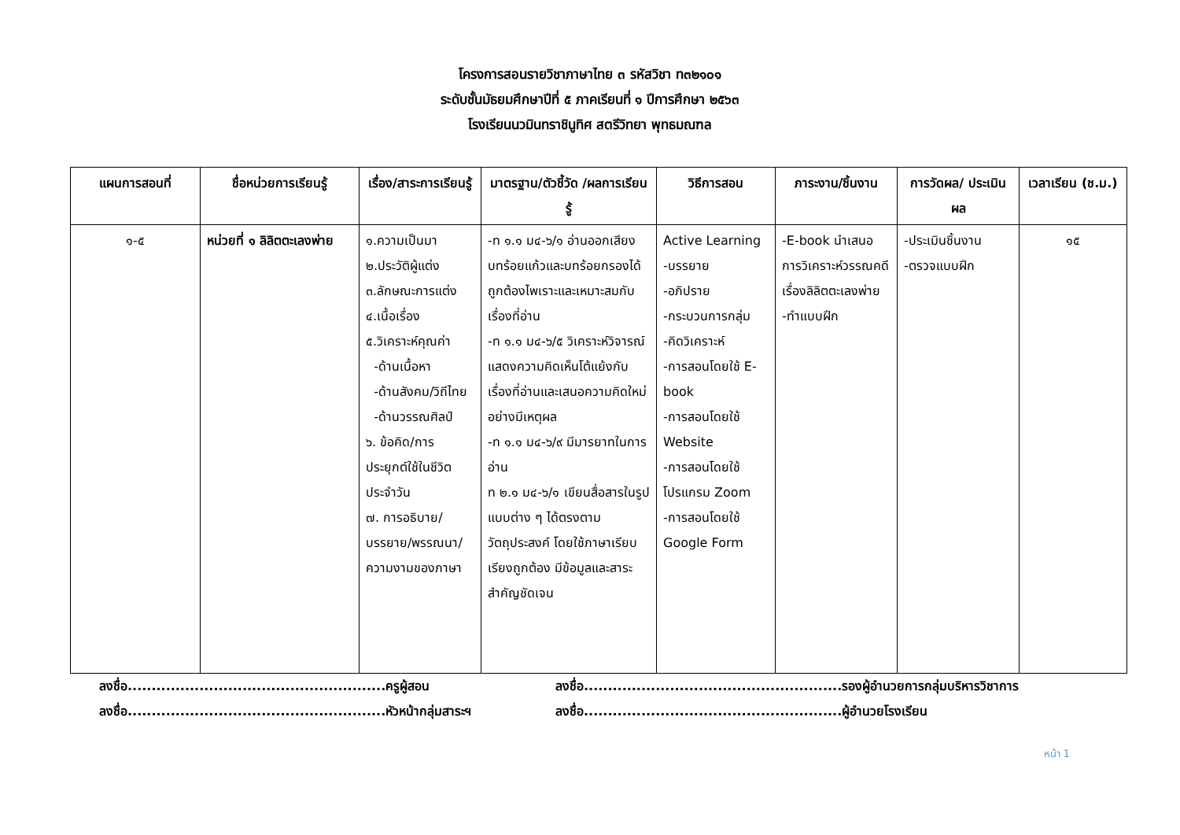โครงการสอนรายวิชาภาษาไทย ๓ รหัสวิชา ท๓๒๑๐๑
ระดับชั้นมัธยมศึกษาปีที่ ๕ ภาคเรียนที่ ๑ ปีการศึกษา ๒๕๖๓
โรงเรียนนวมินทราชินูทิศ สตรีวิทยา พุทธมณฑล
| แผนการสอนที่ | ชื่อหน่วยการเรียนรู้ | เรื่อง/สาระการเรียนรู้ | มาตรฐาน/ตัวชี้วัด /ผลการเรียนรู้ | วิธีการสอน | ภาระงาน/ชิ้นงาน | การวัดผล/ ประเมินผล | เวลาเรียน (ช.ม.) |
| --- | --- | --- | --- | --- | --- | --- | --- |
| ๑-๕ | หน่วยที่ ๑ ลิลิตตะเลงพ่าย | ๑.ความเป็นมา ๒.ประวัติผู้แต่ง ๓.ลักษณะการแต่ง ๔.เนื้อเรื่อง ๕.วิเคราะห์คุณค่า -ด้านเนื้อหา -ด้านสังคม/วิถีไทย -ด้านวรรณศิลป์ ๖. ข้อคิด/การประยุกต์ใช้ในชีวิตประจำวัน ๗. การอธิบาย/บรรยาย/พรรณนา/ความงามของภาษา | -ท ๑.๑ ม๔-๖/๑ อ่านออกเสียงบทร้อยแก้วและบทร้อยกรองได้ถูกต้องไพเราะและเหมาะสมกับเรื่องที่อ่าน -ท ๑.๑ ม๔-๖/๕ วิเคราะห์วิจารณ์ แสดงความคิดเห็นโต้แย้งกับเรื่องที่อ่านและเสนอความคิดใหม่อย่างมีเหตุผล -ท ๑.๑ ม๔-๖/๙ มีมารยาทในการอ่าน ท ๒.๑ ม๔-๖/๑ เขียนสื่อสารในรูปแบบต่าง ๆ ได้ตรงตามวัตถุประสงค์ โดยใช้ภาษาเรียบเรียงถูกต้อง มีข้อมูลและสาระสำคัญชัดเจน | Active Learning -บรรยาย -อภิปราย -กระบวนการกลุ่ม -คิดวิเคราะห์ -การสอนโดยใช้ E-book -การสอนโดยใช้ Website -การสอนโดยใช้โปรแกรม Zoom -การสอนโดยใช้ Google Form | -E-book นำเสนอการวิเคราะห์วรรณคดีเรื่องลิลิตตะเลงพ่าย -ทำแบบฝึก | -ประเมินชิ้นงาน -ตรวจแบบฝึก | ๑๕ |
ลงชื่อ......................................................ครูผู้สอน
ลงชื่อ......................................................รองผู้อำนวยการกลุ่มบริหารวิชาการ
ลงชื่อ......................................................หัวหน้ากลุ่มสาระฯ
ลงชื่อ......................................................ผู้อำนวยโรงเรียน
หน้า 1